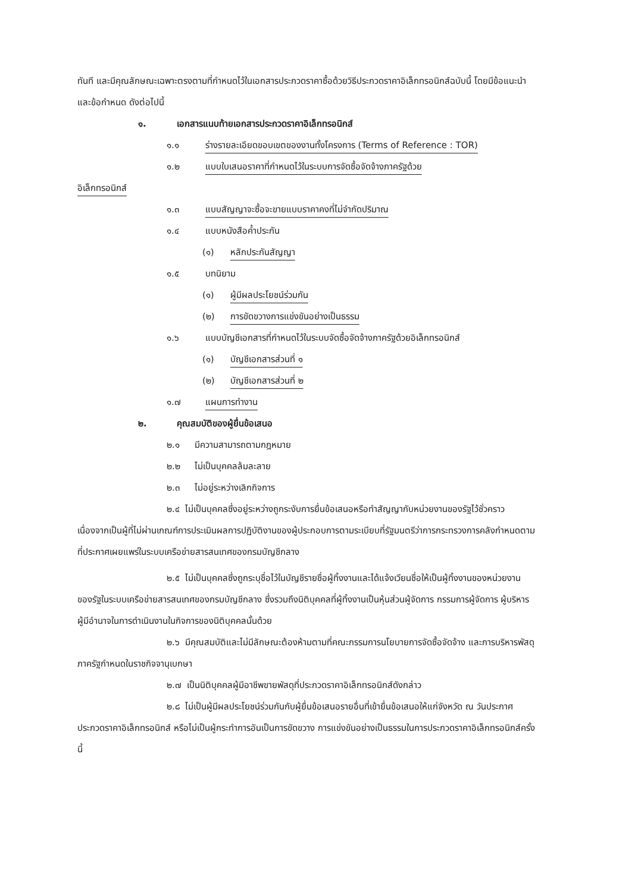ทันที และมีคุณลักษณะเฉพาะตรงตามที่กำหนดไว้ในเอกสารประกวดราคาซื้อด้วยวิธีประกวดราคาอิเล็กทรอนิกส์ฉบับนี้ โดยมีข้อแนะนำและข้อกำหนด ดังต่อไปนี้
๑. เอกสารแนบท้ายเอกสารประกวดราคาอิเล็กทรอนิกส์
๑.๑ ร่างรายละเอียดขอบเขตของงานทั้งโครงการ (Terms of Reference : TOR)
๑.๒ แบบใบเสนอราคาที่กำหนดไว้ในระบบการจัดซื้อจัดจ้างภาครัฐด้วย
อิเล็กทรอนิกส์
๑.๓ แบบสัญญาจะซื้อจะขายแบบราคาคงที่ไม่จำกัดปริมาณ
๑.๔ แบบหนังสือค้ำประกัน
(๑) หลักประกันสัญญา
๑.๕ บทนิยาม
(๑) ผู้มีผลประโยชน์ร่วมกัน
(๒) การขัดขวางการแข่งขันอย่างเป็นธรรม
๑.๖ แบบบัญชีเอกสารที่กำหนดไว้ในระบบจัดซื้อจัดจ้างภาครัฐด้วยอิเล็กทรอนิกส์
(๑) บัญชีเอกสารส่วนที่ ๑
(๒) บัญชีเอกสารส่วนที่ ๒
๑.๗ แผนการทำงาน
๒. คุณสมบัติของผู้ยื่นข้อเสนอ
๒.๑ มีความสามารถตามกฎหมาย
๒.๒ ไม่เป็นบุคคลล้มละลาย
๒.๓ ไม่อยู่ระหว่างเลิกกิจการ
๒.๔ ไม่เป็นบุคคลซึ่งอยู่ระหว่างถูกระงับการยื่นข้อเสนอหรือทำสัญญากับหน่วยงานของรัฐไว้ชั่วคราว เนื่องจากเป็นผู้ที่ไม่ผ่านเกณฑ์การประเมินผลการปฏิบัติงานของผู้ประกอบการตามระเบียบที่รัฐมนตรีว่าการกระทรวงการคลังกำหนดตามที่ประกาศเผยแพร่ในระบบเครือข่ายสารสนเทศของกรมบัญชีกลาง
๒.๕ ไม่เป็นบุคคลซึ่งถูกระบุชื่อไว้ในบัญชีรายชื่อผู้ทิ้งงานและได้แจ้งเวียนชื่อให้เป็นผู้ทิ้งงานของหน่วยงานของรัฐในระบบเครือข่ายสารสนเทศของกรมบัญชีกลาง ซึ่งรวมถึงนิติบุคคลที่ผู้ทิ้งงานเป็นหุ้นส่วนผู้จัดการ กรรมการผู้จัดการ ผู้บริหาร ผู้มีอำนาจในการดำเนินงานในกิจการของนิติบุคคลนั้นด้วย
๒.๖ มีคุณสมบัติและไม่มีลักษณะต้องห้ามตามที่คณะกรรมการนโยบายการจัดซื้อจัดจ้าง และการบริหารพัสดุภาครัฐกำหนดในราชกิจจานุเบกษา
๒.๗ เป็นนิติบุคคลผู้มีอาชีพขายพัสดุที่ประกวดราคาอิเล็กทรอนิกส์ดังกล่าว
๒.๘ ไม่เป็นผู้มีผลประโยชน์ร่วมกันกับผู้ยื่นข้อเสนอรายอื่นที่เข้ายื่นข้อเสนอให้แก่จังหวัด ณ วันประกาศประกวดราคาอิเล็กทรอนิกส์ หรือไม่เป็นผู้กระทำการอันเป็นการขัดขวาง การแข่งขันอย่างเป็นธรรมในการประกวดราคาอิเล็กทรอนิกส์ครั้งนี้